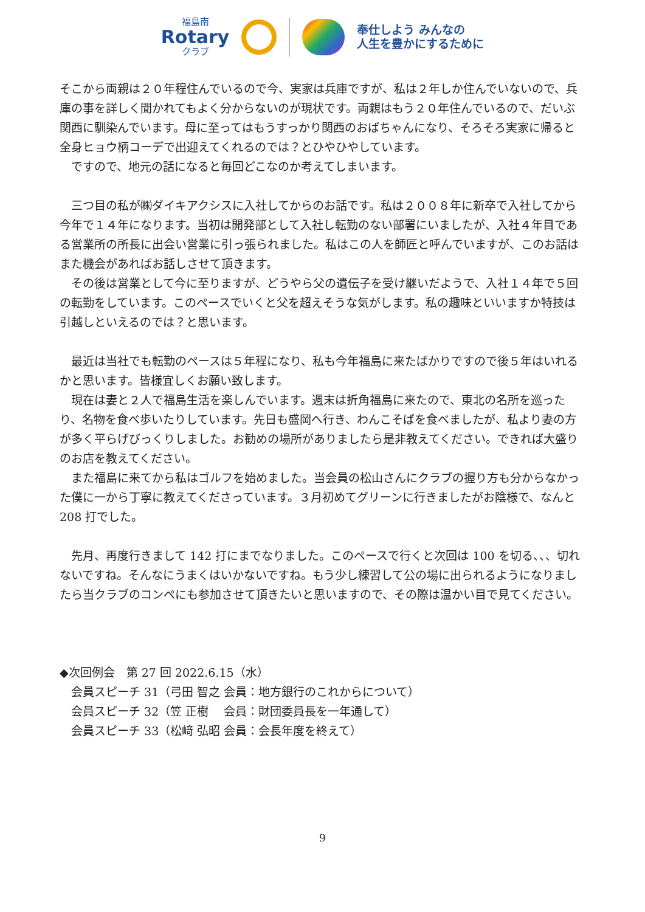福島南
Rotary
クラブ
奉仕しよう みんなの
人生を豊かにするために
そこから両親は２０年程住んでいるので今、実家は兵庫ですが、私は２年しか住んでいないので、兵庫の事を詳しく聞かれてもよく分からないのが現状です。両親はもう２０年住んでいるので、だいぶ関西に馴染んでいます。母に至ってはもうすっかり関西のおばちゃんになり、そろそろ実家に帰ると全身ヒョウ柄コーデで出迎えてくれるのでは？とひやひやしています。
　ですので、地元の話になると毎回どこなのか考えてしまいます。
　三つ目の私が㈱ダイキアクシスに入社してからのお話です。私は２００８年に新卒で入社してから今年で１４年になります。当初は開発部として入社し転勤のない部署にいましたが、入社４年目である営業所の所長に出会い営業に引っ張られました。私はこの人を師匠と呼んでいますが、このお話はまた機会があればお話しさせて頂きます。
　その後は営業として今に至りますが、どうやら父の遺伝子を受け継いだようで、入社１４年で５回の転勤をしています。このペースでいくと父を超えそうな気がします。私の趣味といいますか特技は引越しといえるのでは？と思います。
　最近は当社でも転勤のペースは５年程になり、私も今年福島に来たばかりですので後５年はいれるかと思います。皆様宜しくお願い致します。
　現在は妻と２人で福島生活を楽しんでいます。週末は折角福島に来たので、東北の名所を巡ったり、名物を食べ歩いたりしています。先日も盛岡へ行き、わんこそばを食べましたが、私より妻の方が多く平らげびっくりしました。お勧めの場所がありましたら是非教えてください。できれば大盛りのお店を教えてください。
　また福島に来てから私はゴルフを始めました。当会員の松山さんにクラブの握り方も分からなかった僕に一から丁寧に教えてくださっています。３月初めてグリーンに行きましたがお陰様で、なんと 208 打でした。
　先月、再度行きまして 142 打にまでなりました。このペースで行くと次回は 100 を切る、、、切れないですね。そんなにうまくはいかないですね。もう少し練習して公の場に出られるようになりましたら当クラブのコンペにも参加させて頂きたいと思いますので、その際は温かい目で見てください。
◆次回例会　第 27 回 2022.6.15（水）
　会員スピーチ 31（弓田 智之 会員：地方銀行のこれからについて）
　会員スピーチ 32（笠 正樹　 会員：財団委員長を一年通して）
　会員スピーチ 33（松﨑 弘昭 会員：会長年度を終えて）
9